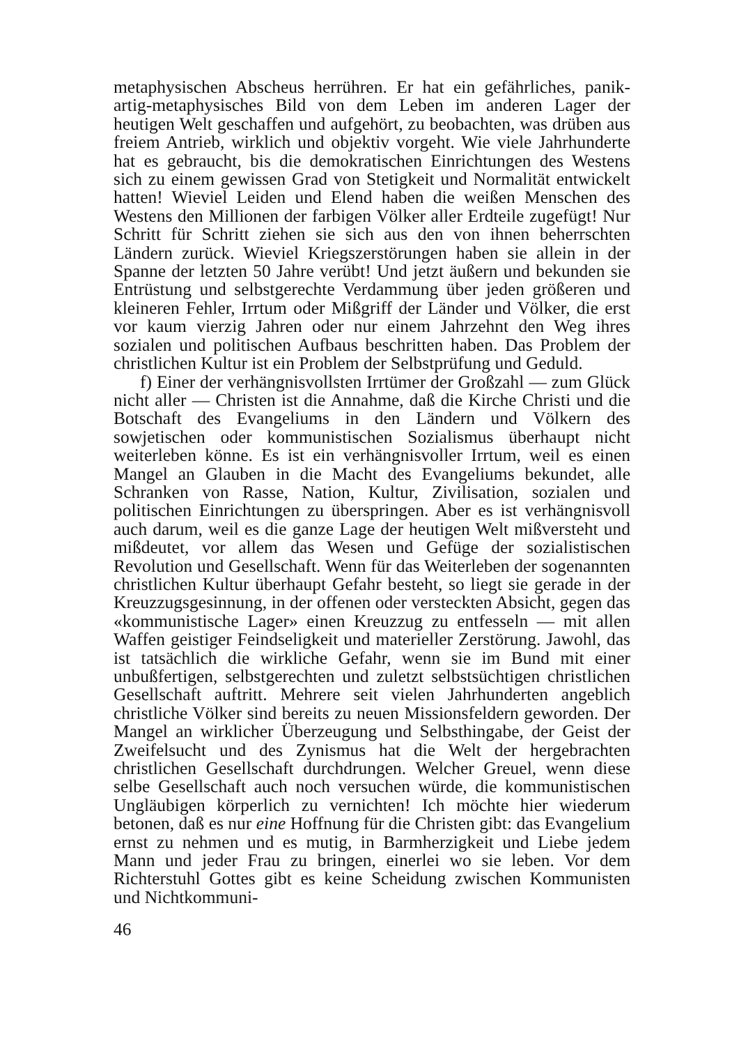metaphysischen Abscheus herrühren. Er hat ein gefährliches, panik-artig-metaphysisches Bild von dem Leben im anderen Lager der heutigen Welt geschaffen und aufgehört, zu beobachten, was drüben aus freiem Antrieb, wirklich und objektiv vorgeht. Wie viele Jahrhunderte hat es gebraucht, bis die demokratischen Einrichtungen des Westens sich zu einem gewissen Grad von Stetigkeit und Normalität entwickelt hatten! Wieviel Leiden und Elend haben die weißen Menschen des Westens den Millionen der farbigen Völker aller Erdteile zugefügt! Nur Schritt für Schritt ziehen sie sich aus den von ihnen beherrschten Ländern zurück. Wieviel Kriegszerstörungen haben sie allein in der Spanne der letzten 50 Jahre verübt! Und jetzt äußern und bekunden sie Entrüstung und selbstgerechte Verdammung über jeden größeren und kleineren Fehler, Irrtum oder Mißgriff der Länder und Völker, die erst vor kaum vierzig Jahren oder nur einem Jahrzehnt den Weg ihres sozialen und politischen Aufbaus beschritten haben. Das Problem der christlichen Kultur ist ein Problem der Selbstprüfung und Geduld.
f) Einer der verhängnisvollsten Irrtümer der Großzahl — zum Glück nicht aller — Christen ist die Annahme, daß die Kirche Christi und die Botschaft des Evangeliums in den Ländern und Völkern des sowjetischen oder kommunistischen Sozialismus überhaupt nicht weiterleben könne. Es ist ein verhängnisvoller Irrtum, weil es einen Mangel an Glauben in die Macht des Evangeliums bekundet, alle Schranken von Rasse, Nation, Kultur, Zivilisation, sozialen und politischen Einrichtungen zu überspringen. Aber es ist verhängnisvoll auch darum, weil es die ganze Lage der heutigen Welt mißversteht und mißdeutet, vor allem das Wesen und Gefüge der sozialistischen Revolution und Gesellschaft. Wenn für das Weiterleben der sogenannten christlichen Kultur überhaupt Gefahr besteht, so liegt sie gerade in der Kreuzzugsgesinnung, in der offenen oder versteckten Absicht, gegen das «kommunistische Lager» einen Kreuzzug zu entfesseln — mit allen Waffen geistiger Feindseligkeit und materieller Zerstörung. Jawohl, das ist tatsächlich die wirkliche Gefahr, wenn sie im Bund mit einer unbußfertigen, selbstgerechten und zuletzt selbstsüchtigen christlichen Gesellschaft auftritt. Mehrere seit vielen Jahrhunderten angeblich christliche Völker sind bereits zu neuen Missionsfeldern geworden. Der Mangel an wirklicher Überzeugung und Selbsthingabe, der Geist der Zweifelsucht und des Zynismus hat die Welt der hergebrachten christlichen Gesellschaft durchdrungen. Welcher Greuel, wenn diese selbe Gesellschaft auch noch versuchen würde, die kommunistischen Ungläubigen körperlich zu vernichten! Ich möchte hier wiederum betonen, daß es nur eine Hoffnung für die Christen gibt: das Evangelium ernst zu nehmen und es mutig, in Barmherzigkeit und Liebe jedem Mann und jeder Frau zu bringen, einerlei wo sie leben. Vor dem Richterstuhl Gottes gibt es keine Scheidung zwischen Kommunisten und Nichtkommuni-
46